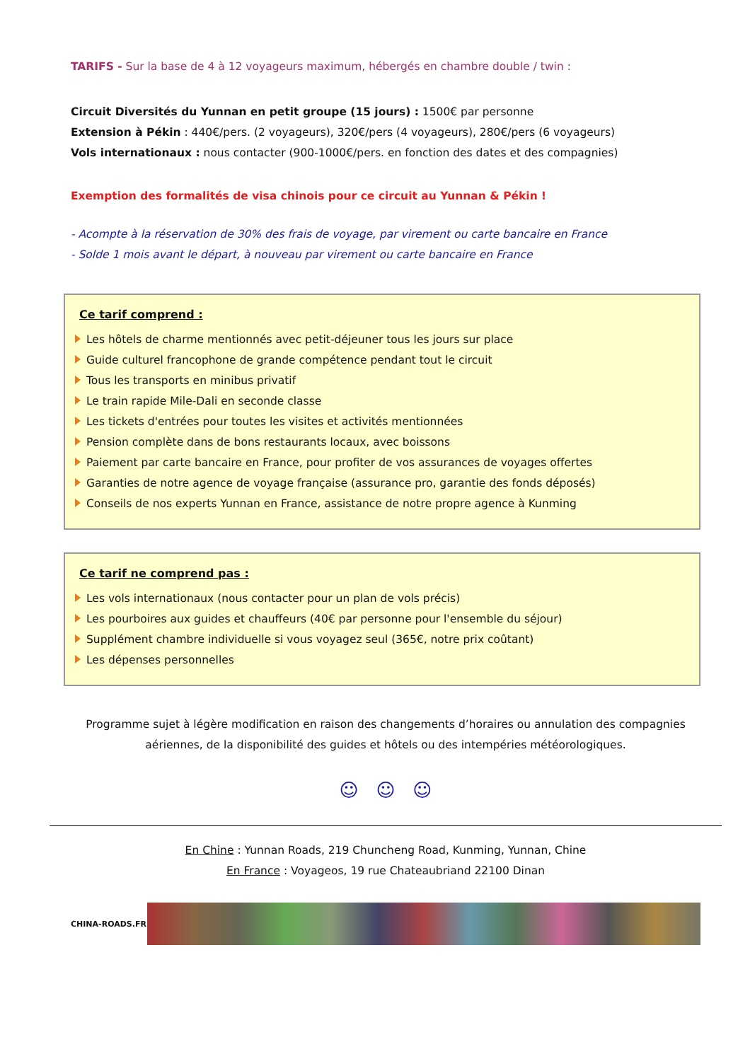TARIFS - Sur la base de 4 à 12 voyageurs maximum, hébergés en chambre double / twin :
Circuit Diversités du Yunnan en petit groupe (15 jours) : 1500€ par personne
Extension à Pékin : 440€/pers. (2 voyageurs), 320€/pers (4 voyageurs), 280€/pers (6 voyageurs)
Vols internationaux : nous contacter (900-1000€/pers. en fonction des dates et des compagnies)
Exemption des formalités de visa chinois pour ce circuit au Yunnan & Pékin !
- Acompte à la réservation de 30% des frais de voyage, par virement ou carte bancaire en France
- Solde 1 mois avant le départ, à nouveau par virement ou carte bancaire en France
Ce tarif comprend :
Les hôtels de charme mentionnés avec petit-déjeuner tous les jours sur place
Guide culturel francophone de grande compétence pendant tout le circuit
Tous les transports en minibus privatif
Le train rapide Mile-Dali en seconde classe
Les tickets d'entrées pour toutes les visites et activités mentionnées
Pension complète dans de bons restaurants locaux, avec boissons
Paiement par carte bancaire en France, pour profiter de vos assurances de voyages offertes
Garanties de notre agence de voyage française (assurance pro, garantie des fonds déposés)
Conseils de nos experts Yunnan en France, assistance de notre propre agence à Kunming
Ce tarif ne comprend pas :
Les vols internationaux (nous contacter pour un plan de vols précis)
Les pourboires aux guides et chauffeurs (40€ par personne pour l'ensemble du séjour)
Supplément chambre individuelle si vous voyagez seul (365€, notre prix coûtant)
Les dépenses personnelles
Programme sujet à légère modification en raison des changements d’horaires ou annulation des compagnies aériennes, de la disponibilité des guides et hôtels ou des intempéries météorologiques.
☺ ☺ ☺
En Chine : Yunnan Roads, 219 Chuncheng Road, Kunming, Yunnan, Chine
En France : Voyageos, 19 rue Chateaubriand 22100 Dinan
CHINA-ROADS.FR